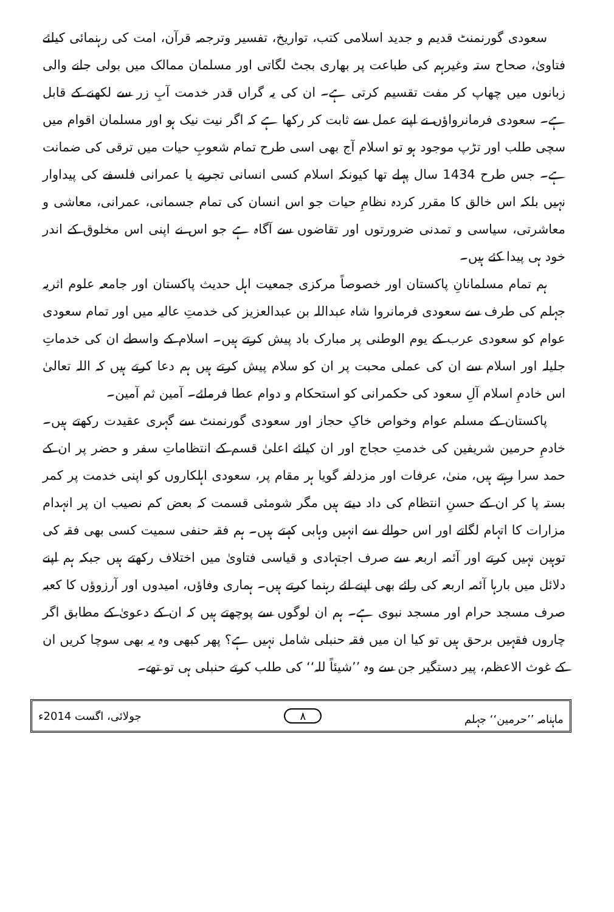سعودی گورنمنٹ قدیم و جدید اسلامی کتب، تواریخ، تفسیر وترجمہ قرآن، امت کی رہنمائی کیلئے فتاویٰ، صحاح ستہ وغیرہم کی طباعت پر بھاری بجٹ لگاتی اور مسلمان ممالک میں بولی جانے والی زبانوں میں چھاپ کر مفت تقسیم کرتی ہے۔ ان کی یہ گراں قدر خدمت آبِ زر سے لکھنے کے قابل ہے۔ سعودی فرمانرواؤں نے اپنے عمل سے ثابت کر رکھا ہے کہ اگر نیت نیک ہو اور مسلمان اقوام میں سچی طلب اور تڑپ موجود ہو تو اسلام آج بھی اسی طرح تمام شعوبِ حیات میں ترقی کی ضمانت ہے۔ جس طرح 1434 سال پہلے تھا کیونکہ اسلام کسی انسانی تجربے یا عمرانی فلسفے کی پیداوار نہیں بلکہ اس خالق کا مقرر کردہ نظامِ حیات جو اس انسان کی تمام جسمانی، عمرانی، معاشی و معاشرتی، سیاسی و تمدنی ضرورتوں اور تقاضوں سے آگاہ ہے جو اس نے اپنی اس مخلوق کے اندر خود ہی پیدا کئے ہیں۔
ہم تمام مسلمانانِ پاکستان اور خصوصاً مرکزی جمعیت اہل حدیث پاکستان اور جامعہ علوم اثریہ جہلم کی طرف سے سعودی فرمانروا شاہ عبداللہ بن عبدالعزیز کی خدمتِ عالیہ میں اور تمام سعودی عوام کو سعودی عرب کے یوم الوطنی پر مبارک باد پیش کرتے ہیں۔ اسلام کے واسطے ان کی خدماتِ جلیلہ اور اسلام سے ان کی عملی محبت پر ان کو سلام پیش کرتے ہیں ہم دعا کرتے ہیں کہ اللہ تعالیٰ اس خادمِ اسلام آلِ سعود کی حکمرانی کو استحکام و دوام عطا فرمائے۔ آمین ثم آمین۔
پاکستان کے مسلم عوام وخواص خاکِ حجاز اور سعودی گورنمنٹ سے گہری عقیدت رکھتے ہیں۔ خادمِ حرمین شریفین کی خدمتِ حجاج اور ان کیلئے اعلیٰ قسم کے انتظاماتِ سفر و حضر پر ان کے حمد سرا رہتے ہیں، منیٰ، عرفات اور مزدلفہ گویا ہر مقام پر، سعودی اہلکاروں کو اپنی خدمت پر کمر بستہ پا کر ان کے حسنِ انتظام کی داد دیتے ہیں مگر شومئی قسمت کہ بعض کم نصیب ان پر انہدام مزارات کا اتہام لگاتے اور اس حوالے سے انہیں وہابی کہتے ہیں۔ ہم فقہ حنفی سمیت کسی بھی فقہ کی توہین نہیں کرتے اور آئمہ اربعہ سے صرف اجتہادی و قیاسی فتاویٰ میں اختلاف رکھتے ہیں جبکہ ہم اپنے دلائل میں بارہا آئمہ اربعہ کی رائے بھی اپنے لئے رہنما کرتے ہیں۔ ہماری وفاؤں، امیدوں اور آرزوؤں کا کعبہ صرف مسجد حرام اور مسجد نبوی ہے۔ ہم ان لوگوں سے پوچھتے ہیں کہ ان کے دعویٰ کے مطابق اگر چاروں فقہیں برحق ہیں تو کیا ان میں فقہ حنبلی شامل نہیں ہے؟ پھر کبھی وہ یہ بھی سوچا کریں ان کے غوث الاعظم، پیر دستگیر جن سے وہ ’’شیئاً للہ‘‘ کی طلب کرتے حنبلی ہی تو تھے۔
ماہنامہ ’’حرمین‘‘ جہلم ۸ جولائی، اگست 2014ء